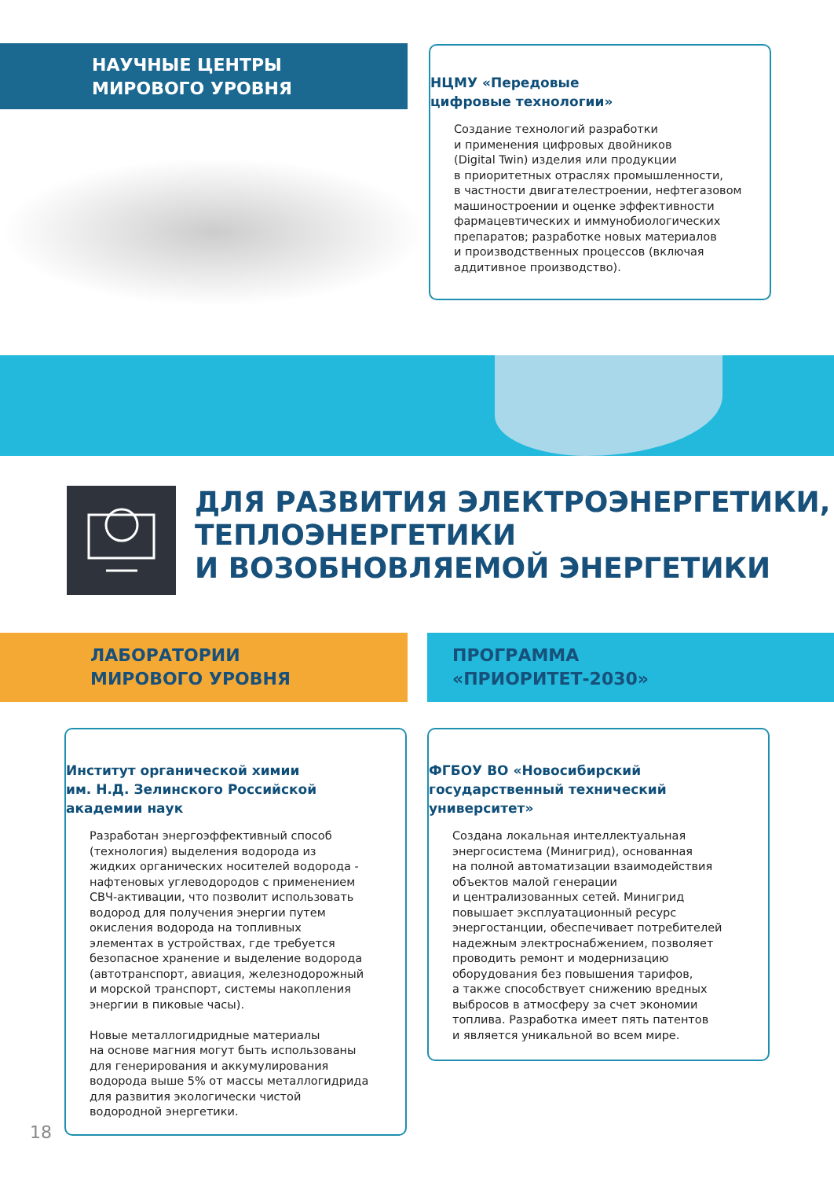НАУЧНЫЕ ЦЕНТРЫ
МИРОВОГО УРОВНЯ
НЦМУ «Передовые
цифровые технологии»
Создание технологий разработки
и применения цифровых двойников
(Digital Twin) изделия или продукции
в приоритетных отраслях промышленности,
в частности двигателестроении, нефтегазовом
машиностроении и оценке эффективности
фармацевтических и иммунобиологических
препаратов; разработке новых материалов
и производственных процессов (включая
аддитивное производство).
ДЛЯ РАЗВИТИЯ ЭЛЕКТРОЭНЕРГЕТИКИ,
ТЕПЛОЭНЕРГЕТИКИ
И ВОЗОБНОВЛЯЕМОЙ ЭНЕРГЕТИКИ
ЛАБОРАТОРИИ
МИРОВОГО УРОВНЯ
ПРОГРАММА
«ПРИОРИТЕТ-2030»
Институт органической химии
им. Н.Д. Зелинского Российской
академии наук
Разработан энергоэффективный способ
(технология) выделения водорода из
жидких органических носителей водорода -
нафтеновых углеводородов с применением
СВЧ-активации, что позволит использовать
водород для получения энергии путем
окисления водорода на топливных
элементах в устройствах, где требуется
безопасное хранение и выделение водорода
(автотранспорт, авиация, железнодорожный
и морской транспорт, системы накопления
энергии в пиковые часы).
Новые металлогидридные материалы
на основе магния могут быть использованы
для генерирования и аккумулирования
водорода выше 5% от массы металлогидрида
для развития экологически чистой
водородной энергетики.
ФГБОУ ВО «Новосибирский
государственный технический
университет»
Создана локальная интеллектуальная
энергосистема (Минигрид), основанная
на полной автоматизации взаимодействия
объектов малой генерации
и централизованных сетей. Минигрид
повышает эксплуатационный ресурс
энергостанции, обеспечивает потребителей
надежным электроснабжением, позволяет
проводить ремонт и модернизацию
оборудования без повышения тарифов,
а также способствует снижению вредных
выбросов в атмосферу за счет экономии
топлива. Разработка имеет пять патентов
и является уникальной во всем мире.
18